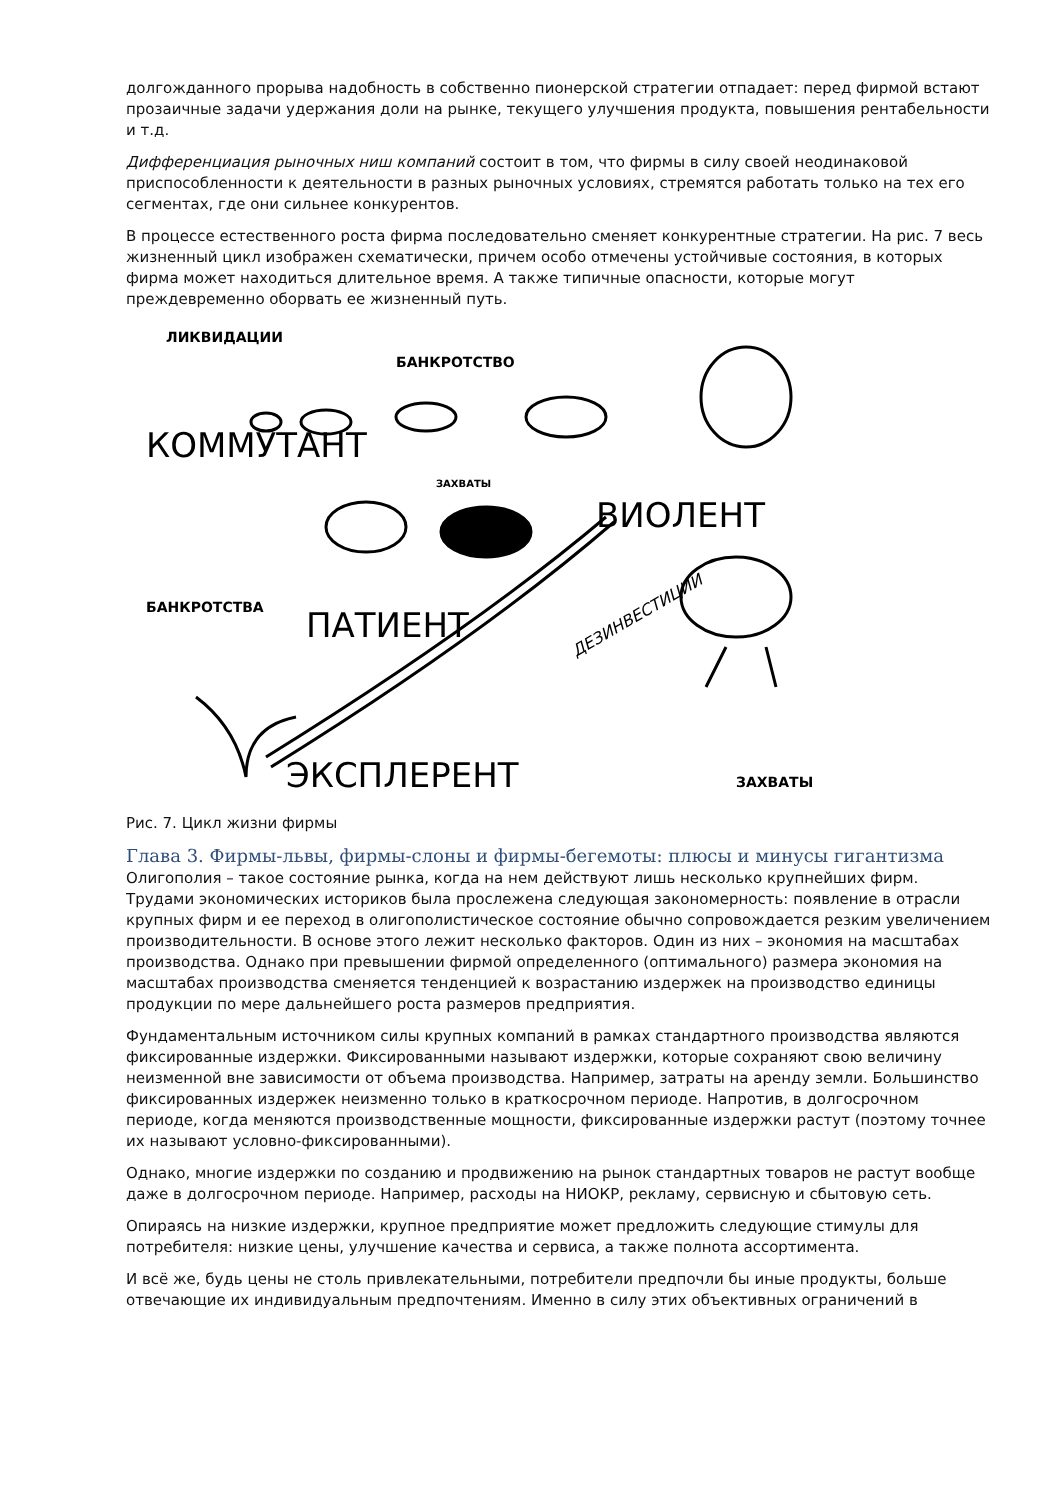долгожданного прорыва надобность в собственно пионерской стратегии отпадает: перед фирмой встают прозаичные задачи удержания доли на рынке, текущего улучшения продукта, повышения рентабельности и т.д.
Дифференциация рыночных ниш компаний состоит в том, что фирмы в силу своей неодинаковой приспособленности к деятельности в разных рыночных условиях, стремятся работать только на тех его сегментах, где они сильнее конкурентов.
В процессе естественного роста фирма последовательно сменяет конкурентные стратегии. На рис. 7 весь жизненный цикл изображен схематически, причем особо отмечены устойчивые состояния, в которых фирма может находиться длительное время. А также типичные опасности, которые могут преждевременно оборвать ее жизненный путь.
ЛИКВИДАЦИИ
БАНКРОТСТВО
КОММУТАНТ
ЗАХВАТЫ
ВИОЛЕНТ
БАНКРОТСТВА
ПАТИЕНТ
ДЕЗИНВЕСТИЦИИ
ЭКСПЛЕРЕНТ
ЗАХВАТЫ
Рис. 7. Цикл жизни фирмы
Глава 3. Фирмы-львы, фирмы-слоны и фирмы-бегемоты: плюсы и минусы гигантизма
Олигополия – такое состояние рынка, когда на нем действуют лишь несколько крупнейших фирм. Трудами экономических историков была прослежена следующая закономерность: появление в отрасли крупных фирм и ее переход в олигополистическое состояние обычно сопровождается резким увеличением производительности. В основе этого лежит несколько факторов. Один из них – экономия на масштабах производства. Однако при превышении фирмой определенного (оптимального) размера экономия на масштабах производства сменяется тенденцией к возрастанию издержек на производство единицы продукции по мере дальнейшего роста размеров предприятия.
Фундаментальным источником силы крупных компаний в рамках стандартного производства являются фиксированные издержки. Фиксированными называют издержки, которые сохраняют свою величину неизменной вне зависимости от объема производства. Например, затраты на аренду земли. Большинство фиксированных издержек неизменно только в краткосрочном периоде. Напротив, в долгосрочном периоде, когда меняются производственные мощности, фиксированные издержки растут (поэтому точнее их называют условно-фиксированными).
Однако, многие издержки по созданию и продвижению на рынок стандартных товаров не растут вообще даже в долгосрочном периоде. Например, расходы на НИОКР, рекламу, сервисную и сбытовую сеть.
Опираясь на низкие издержки, крупное предприятие может предложить следующие стимулы для потребителя: низкие цены, улучшение качества и сервиса, а также полнота ассортимента.
И всё же, будь цены не столь привлекательными, потребители предпочли бы иные продукты, больше отвечающие их индивидуальным предпочтениям. Именно в силу этих объективных ограничений в